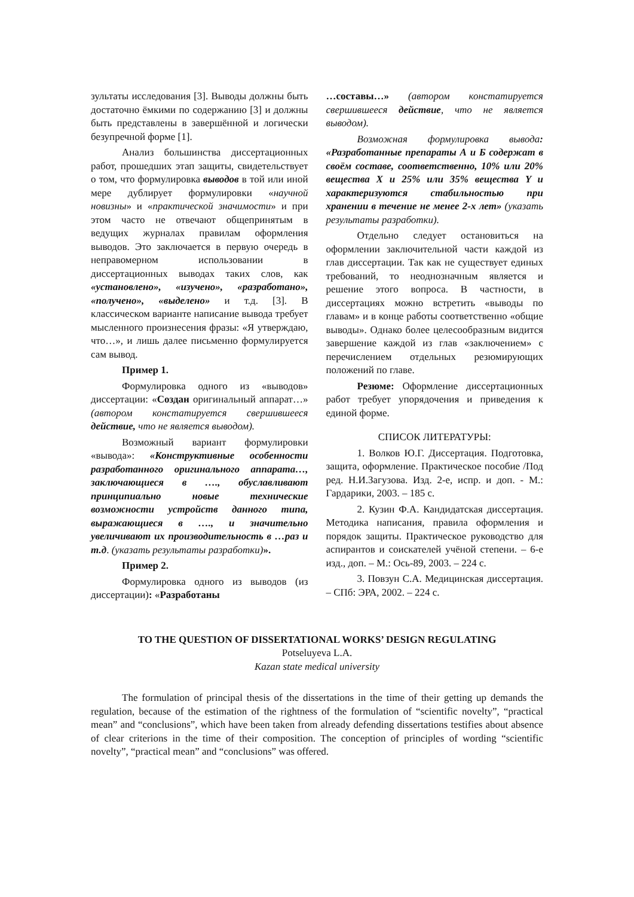зультаты исследования [3]. Выводы должны быть достаточно ёмкими по содержанию [3] и должны быть представлены в завершённой и логически безупречной форме [1].
Анализ большинства диссертационных работ, прошедших этап защиты, свидетельствует о том, что формулировка выводов в той или иной мере дублирует формулировки «научной новизны» и «практической значимости» и при этом часто не отвечают общепринятым в ведущих журналах правилам оформления выводов. Это заключается в первую очередь в неправомерном использовании в диссертационных выводах таких слов, как «установлено», «изучено», «разработано», «получено», «выделено» и т.д. [3]. В классическом варианте написание вывода требует мысленного произнесения фразы: «Я утверждаю, что…», и лишь далее письменно формулируется сам вывод.
Пример 1.
Формулировка одного из «выводов» диссертации: «Создан оригинальный аппарат…» (автором констатируется свершившееся действие, что не является выводом).
Возможный вариант формулировки «вывода»: «Конструктивные особенности разработанного оригинального аппарата…, заключающиеся в …., обуславливают принципиально новые технические возможности устройств данного типа, выражающиеся в …., и значительно увеличивают их производительность в …раз и т.д. (указать результаты разработки)».
Пример 2.
Формулировка одного из выводов (из диссертации): «Разработаны
…составы…» (автором констатируется свершившееся действие, что не является выводом).
Возможная формулировка вывода: «Разработанные препараты А и Б содержат в своём составе, соответственно, 10% или 20% вещества X и 25% или 35% вещества Y и характеризуются стабильностью при хранении в течение не менее 2-х лет» (указать результаты разработки).
Отдельно следует остановиться на оформлении заключительной части каждой из глав диссертации. Так как не существует единых требований, то неоднозначным является и решение этого вопроса. В частности, в диссертациях можно встретить «выводы по главам» и в конце работы соответственно «общие выводы». Однако более целесообразным видится завершение каждой из глав «заключением» с перечислением отдельных резюмирующих положений по главе.
Резюме: Оформление диссертационных работ требует упорядочения и приведения к единой форме.
СПИСОК ЛИТЕРАТУРЫ:
1. Волков Ю.Г. Диссертация. Подготовка, защита, оформление. Практическое пособие /Под ред. Н.И.Загузова. Изд. 2-е, испр. и доп. - М.: Гардарики, 2003. – 185 с.
2. Кузин Ф.А. Кандидатская диссертация. Методика написания, правила оформления и порядок защиты. Практическое руководство для аспирантов и соискателей учёной степени. – 6-е изд., доп. – М.: Ось-89, 2003. – 224 с.
3. Повзун С.А. Медицинская диссертация. – СПб: ЭРА, 2002. – 224 с.
TO THE QUESTION OF DISSERTATIONAL WORKS’ DESIGN REGULATING
Potseluyeva L.A.
Kazan state medical university
The formulation of principal thesis of the dissertations in the time of their getting up demands the regulation, because of the estimation of the rightness of the formulation of “scientific novelty”, “practical mean” and “conclusions”, which have been taken from already defending dissertations testifies about absence of clear criterions in the time of their composition. The conception of principles of wording “scientific novelty”, “practical mean” and “conclusions” was offered.